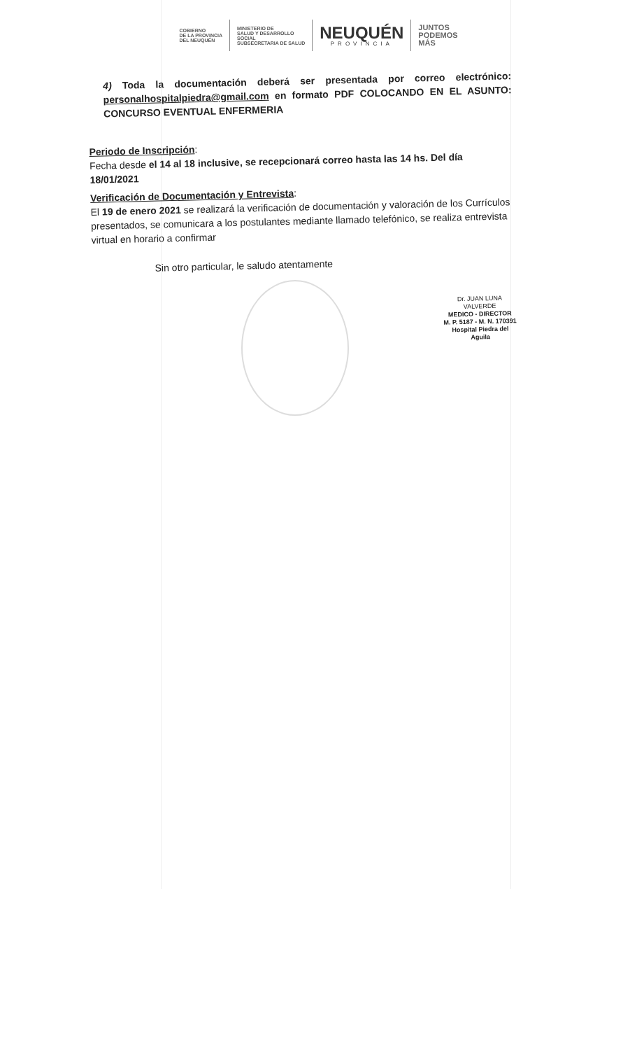COBIERNO
DE LA PROVINCIA
DEL NEUQUÉN
MINISTERIO DE
SALUD Y DESARROLLO
SOCIAL
SUBSECRETARIA DE SALUD
NEUQUÉN
PROVINCIA
JUNTOS
PODEMOS
MÁS
4) Toda la documentación deberá ser presentada por correo electrónico: personalhospitalpiedra@gmail.com en formato PDF COLOCANDO EN EL ASUNTO: CONCURSO EVENTUAL ENFERMERIA
Periodo de Inscripción:
Fecha desde el 14 al 18 inclusive, se recepcionará correo hasta las 14 hs. Del día 18/01/2021
Verificación de Documentación y Entrevista:
El 19 de enero 2021 se realizará la verificación de documentación y valoración de los Currículos presentados, se comunicara a los postulantes mediante llamado telefónico, se realiza entrevista virtual en horario a confirmar
Sin otro particular, le saludo atentamente
Dr. JUAN LUNA VALVERDE
MEDICO - DIRECTOR
M. P. 5187 - M. N. 170391
Hospital Piedra del Aguila